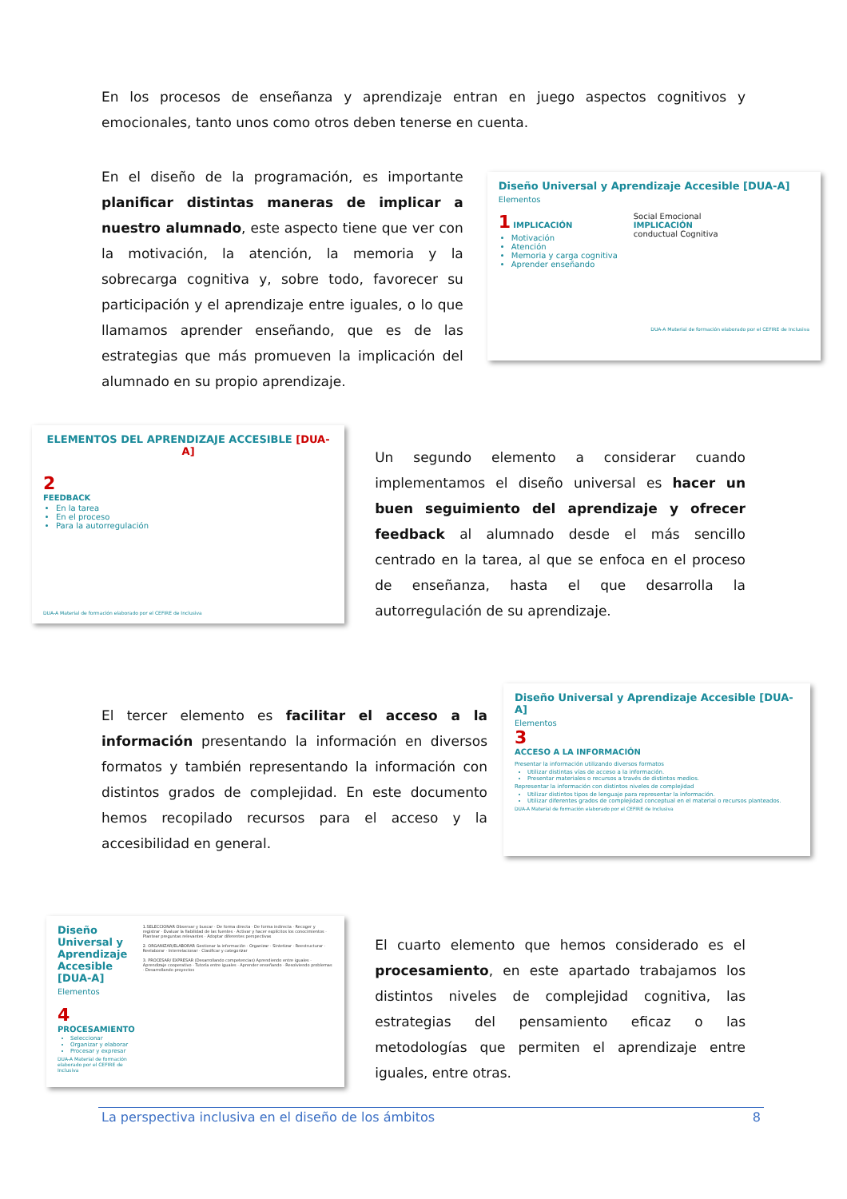En los procesos de enseñanza y aprendizaje entran en juego aspectos cognitivos y emocionales, tanto unos como otros deben tenerse en cuenta.
En el diseño de la programación, es importante planificar distintas maneras de implicar a nuestro alumnado, este aspecto tiene que ver con la motivación, la atención, la memoria y la sobrecarga cognitiva y, sobre todo, favorecer su participación y el aprendizaje entre iguales, o lo que llamamos aprender enseñando, que es de las estrategias que más promueven la implicación del alumnado en su propio aprendizaje.
Diseño Universal y Aprendizaje Accesible [DUA-A]
Elementos
1 IMPLICACIÓN
Motivación
Atención
Memoria y carga cognitiva
Aprender enseñando
Social Emocional
IMPLICACIÓN
conductual Cognitiva
DUA-A Material de formación elaborado por el CEFIRE de Inclusiva
ELEMENTOS DEL APRENDIZAJE ACCESIBLE [DUA-A]
2
FEEDBACK
En la tarea
En el proceso
Para la autorregulación
DUA-A Material de formación elaborado por el CEFIRE de Inclusiva
Un segundo elemento a considerar cuando implementamos el diseño universal es hacer un buen seguimiento del aprendizaje y ofrecer feedback al alumnado desde el más sencillo centrado en la tarea, al que se enfoca en el proceso de enseñanza, hasta el que desarrolla la autorregulación de su aprendizaje.
El tercer elemento es facilitar el acceso a la información presentando la información en diversos formatos y también representando la información con distintos grados de complejidad. En este documento hemos recopilado recursos para el acceso y la accesibilidad en general.
Diseño Universal y Aprendizaje Accesible [DUA-A]
Elementos
3
ACCESO A LA INFORMACIÓN
Presentar la información utilizando diversos formatos
Utilizar distintas vías de acceso a la información.
Presentar materiales o recursos a través de distintos medios.
Representar la información con distintos niveles de complejidad
Utilizar distintos tipos de lenguaje para representar la información.
Utilizar diferentes grados de complejidad conceptual en el material o recursos planteados.
DUA-A Material de formación elaborado por el CEFIRE de Inclusiva
Diseño Universal y Aprendizaje Accesible [DUA-A]
Elementos
4
PROCESAMIENTO
Seleccionar
Organizar y elaborar
Procesar y expresar
DUA-A Material de formación elaborado por el CEFIRE de Inclusiva
1.SELECCIONAR Observar y buscar · De forma directa · De forma indirecta · Recoger y registrar · Evaluar la fiabilidad de las fuentes · Activar y hacer explícitos los conocimientos · Plantear preguntas relevantes · Adoptar diferentes perspectivas
2. ORGANIZAR/ELABORAR Gestionar la información · Organizar · Sintetizar · Reestructurar · Reelaborar · Interrelacionar · Clasificar y categorizar
3. PROCESAR/ EXPRESAR (Desarrollando competencias) Aprendiendo entre iguales · Aprendizaje cooperativo · Tutoría entre iguales · Aprender enseñando · Resolviendo problemas · Desarrollando proyectos
El cuarto elemento que hemos considerado es el procesamiento, en este apartado trabajamos los distintos niveles de complejidad cognitiva, las estrategias del pensamiento eficaz o las metodologías que permiten el aprendizaje entre iguales, entre otras.
La perspectiva inclusiva en el diseño de los ámbitos 8